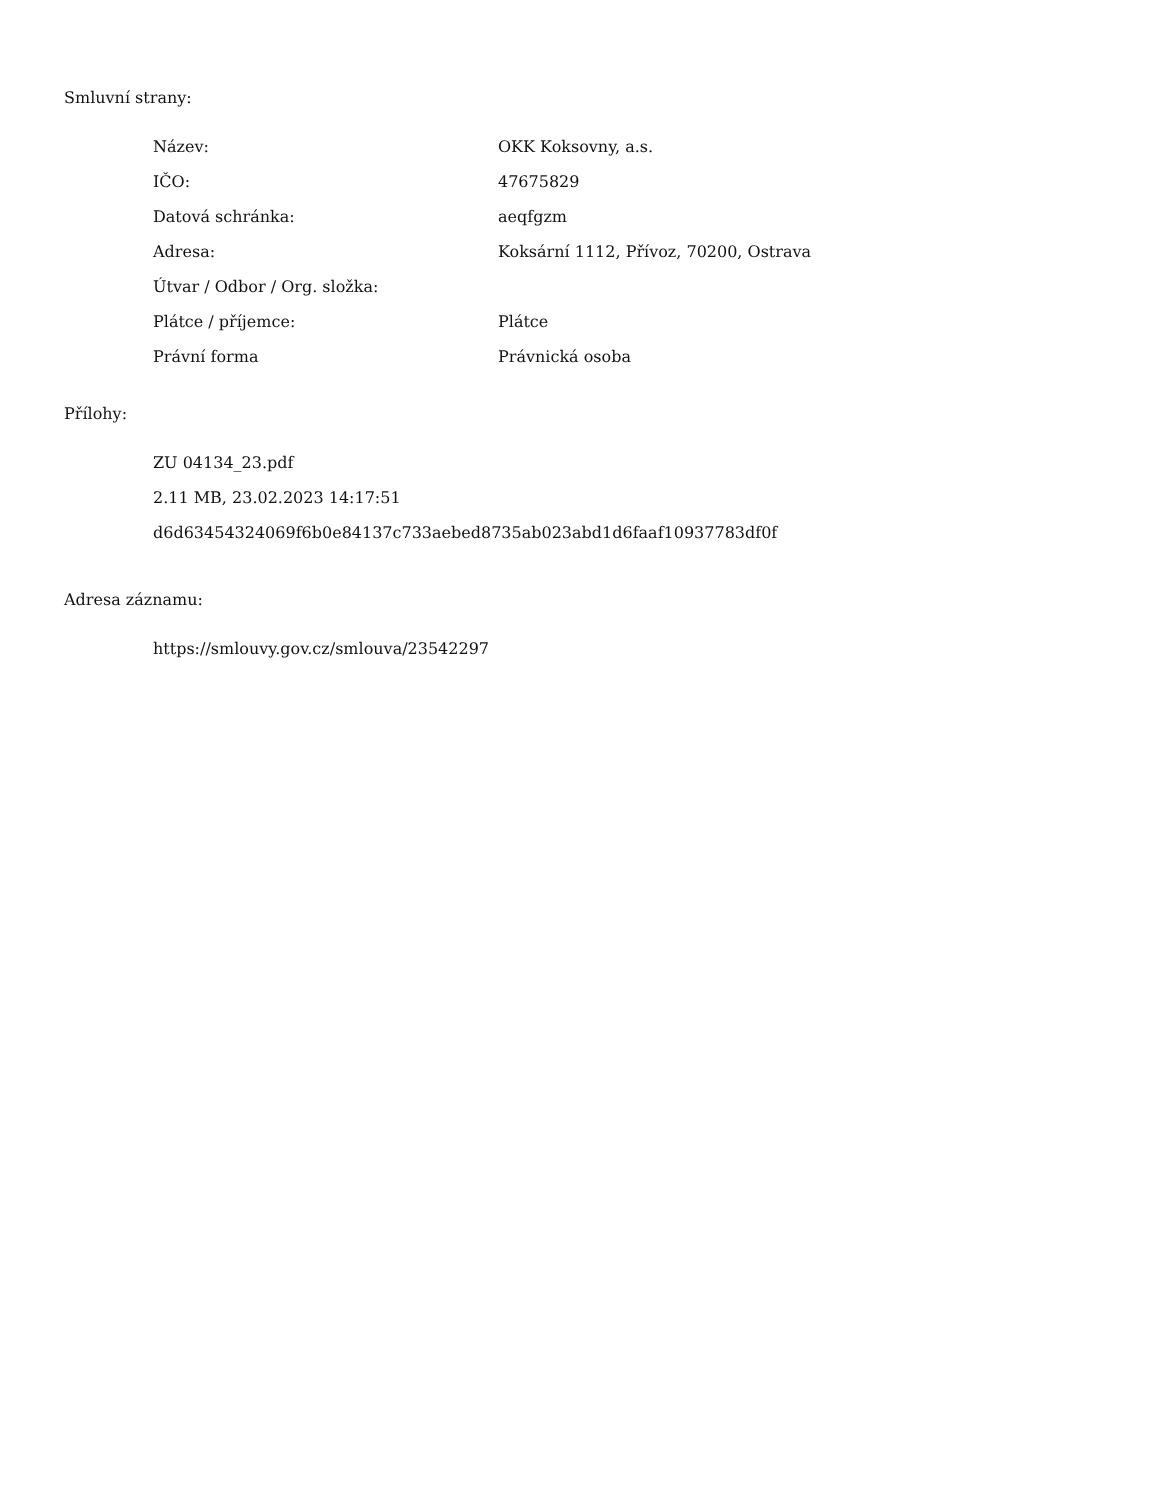Smluvní strany:
| Název: | OKK Koksovny, a.s. |
| IČO: | 47675829 |
| Datová schránka: | aeqfgzm |
| Adresa: | Koksární 1112, Přívoz, 70200, Ostrava |
| Útvar / Odbor / Org. složka: | |
| Plátce / příjemce: | Plátce |
| Právní forma | Právnická osoba |
Přílohy:
ZU 04134_23.pdf
2.11 MB, 23.02.2023 14:17:51
d6d63454324069f6b0e84137c733aebed8735ab023abd1d6faaf10937783df0f
Adresa záznamu:
https://smlouvy.gov.cz/smlouva/23542297